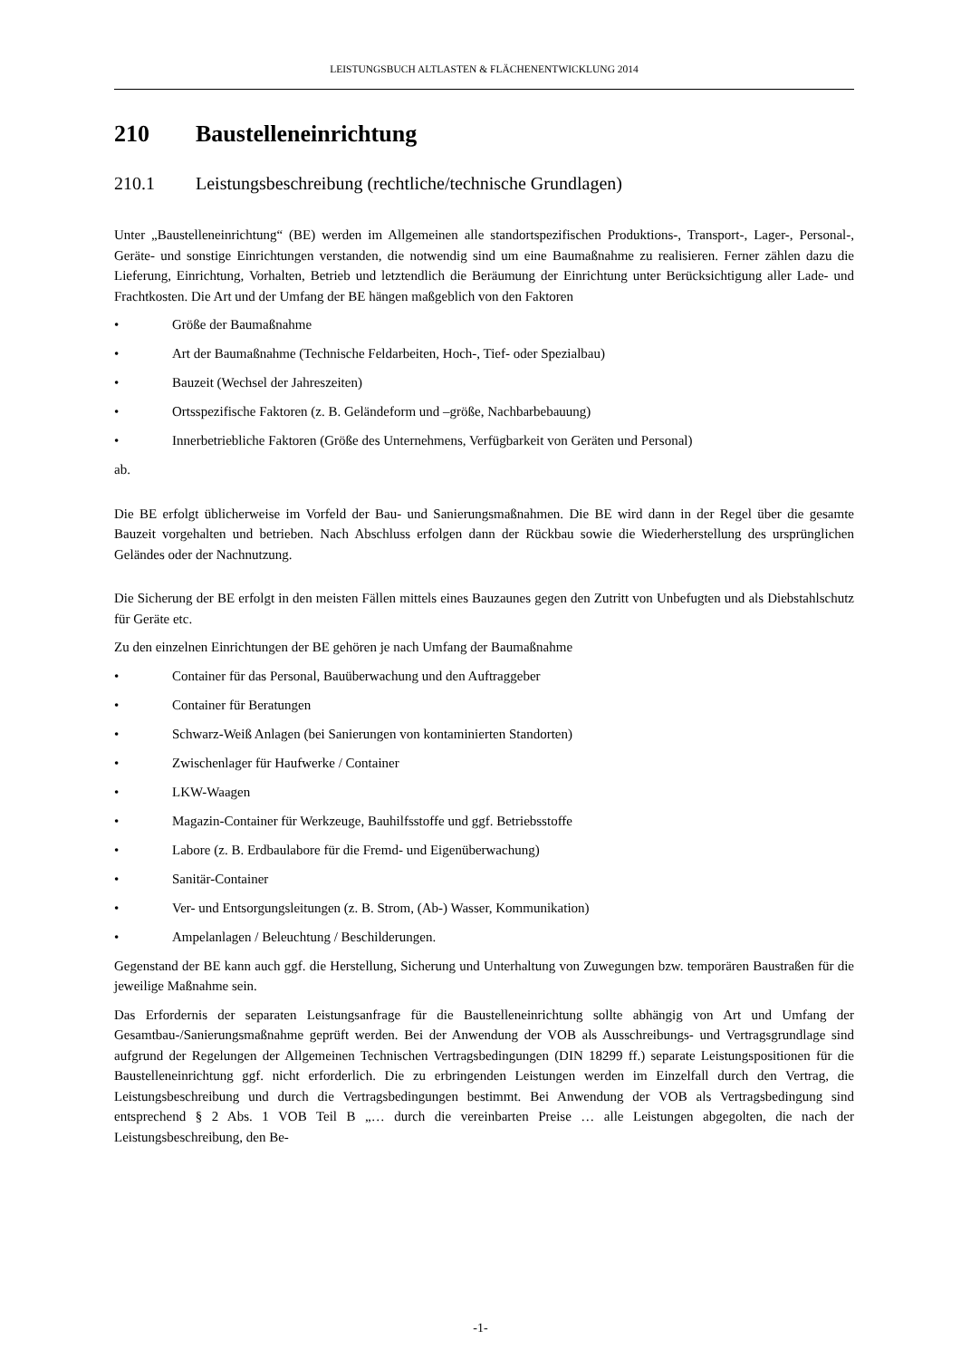LEISTUNGSBUCH ALTLASTEN & FLÄCHENENTWICKLUNG 2014
210 Baustelleneinrichtung
210.1 Leistungsbeschreibung (rechtliche/technische Grundlagen)
Unter „Baustelleneinrichtung“ (BE) werden im Allgemeinen alle standortspezifischen Produktions-, Transport-, Lager-, Personal-, Geräte- und sonstige Einrichtungen verstanden, die notwendig sind um eine Baumaßnahme zu realisieren. Ferner zählen dazu die Lieferung, Einrichtung, Vorhalten, Betrieb und letztendlich die Beräumung der Einrichtung unter Berücksichtigung aller Lade- und Frachtkosten. Die Art und der Umfang der BE hängen maßgeblich von den Faktoren
• Größe der Baumaßnahme
• Art der Baumaßnahme (Technische Feldarbeiten, Hoch-, Tief- oder Spezialbau)
• Bauzeit (Wechsel der Jahreszeiten)
• Ortsspezifische Faktoren (z. B. Geländeform und –größe, Nachbarbebauung)
• Innerbetriebliche Faktoren (Größe des Unternehmens, Verfügbarkeit von Geräten und Personal)
ab.
Die BE erfolgt üblicherweise im Vorfeld der Bau- und Sanierungsmaßnahmen. Die BE wird dann in der Regel über die gesamte Bauzeit vorgehalten und betrieben. Nach Abschluss erfolgen dann der Rückbau sowie die Wiederherstellung des ursprünglichen Geländes oder der Nachnutzung.
Die Sicherung der BE erfolgt in den meisten Fällen mittels eines Bauzaunes gegen den Zutritt von Unbefugten und als Diebstahlschutz für Geräte etc.
Zu den einzelnen Einrichtungen der BE gehören je nach Umfang der Baumaßnahme
• Container für das Personal, Bauüberwachung und den Auftraggeber
• Container für Beratungen
• Schwarz-Weiß Anlagen (bei Sanierungen von kontaminierten Standorten)
• Zwischenlager für Haufwerke / Container
• LKW-Waagen
• Magazin-Container für Werkzeuge, Bauhilfsstoffe und ggf. Betriebsstoffe
• Labore (z. B. Erdbaulabore für die Fremd- und Eigenüberwachung)
• Sanitär-Container
• Ver- und Entsorgungsleitungen (z. B. Strom, (Ab-) Wasser, Kommunikation)
• Ampelanlagen / Beleuchtung / Beschilderungen.
Gegenstand der BE kann auch ggf. die Herstellung, Sicherung und Unterhaltung von Zuwegungen bzw. temporären Baustraßen für die jeweilige Maßnahme sein.
Das Erfordernis der separaten Leistungsanfrage für die Baustelleneinrichtung sollte abhängig von Art und Umfang der Gesamtbau-/Sanierungsmaßnahme geprüft werden. Bei der Anwendung der VOB als Ausschreibungs- und Vertragsgrundlage sind aufgrund der Regelungen der Allgemeinen Technischen Vertragsbedingungen (DIN 18299 ff.) separate Leistungspositionen für die Baustelleneinrichtung ggf. nicht erforderlich. Die zu erbringenden Leistungen werden im Einzelfall durch den Vertrag, die Leistungsbeschreibung und durch die Vertragsbedingungen bestimmt. Bei Anwendung der VOB als Vertragsbedingung sind entsprechend § 2 Abs. 1 VOB Teil B „… durch die vereinbarten Preise … alle Leistungen abgegolten, die nach der Leistungsbeschreibung, den Be-
-1-